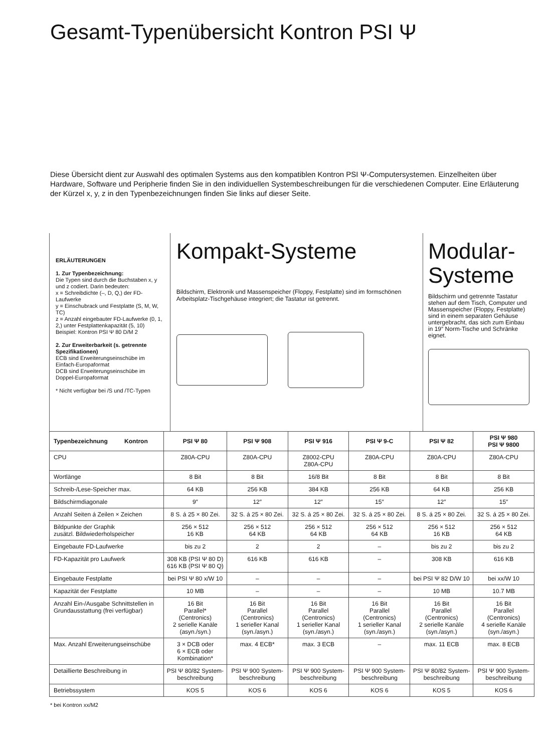Gesamt-Typenübersicht Kontron PSI Ψ
Diese Übersicht dient zur Auswahl des optimalen Systems aus den kompatiblen Kontron PSI Ψ-Computersystemen. Einzelheiten über Hardware, Software und Peripherie finden Sie in den individuellen Systembeschreibungen für die verschiedenen Computer. Eine Erläuterung der Kürzel x, y, z in den Typenbezeichnungen finden Sie links auf dieser Seite.
ERLÄUTERUNGEN
1. Zur Typenbezeichnung:
Die Typen sind durch die Buchstaben x, y und z codiert. Darin bedeuten:
x = Schreibdichte (–, D, Q,) der FD-Laufwerke
y = Einschubrack und Festplatte (S, M, W, TC)
z = Anzahl eingebauter FD-Laufwerke (0, 1, 2,) unter Festplattenkapazität (5, 10)
Beispiel: Kontron PSI Ψ 80 D/M 2
2. Zur Erweiterbarkeit (s. getrennte Spezifikationen)
ECB sind Erweiterungseinschübe im Einfach-Europaformat
DCB sind Erweiterungseinschübe im Doppel-Europaformat
* Nicht verfügbar bei /S und /TC-Typen
Kompakt-Systeme
Bildschirm, Elektronik und Massenspeicher (Floppy, Festplatte) sind im formschönen Arbeitsplatz-Tischgehäuse integriert; die Tastatur ist getrennt.
Modular-
Systeme
Bildschirm und getrennte Tastatur stehen auf dem Tisch, Computer und Massenspeicher (Floppy, Festplatte) sind in einem separaten Gehäuse untergebracht, das sich zum Einbau in 19″ Norm-Tische und Schränke eignet.
| Typenbezeichnung Kontron | PSI Ψ 80 | PSI Ψ 908 | PSI Ψ 916 | PSI Ψ 9-C | PSI Ψ 82 | PSI Ψ 980 PSI Ψ 9800 |
| --- | --- | --- | --- | --- | --- | --- |
| CPU | Z80A-CPU | Z80A-CPU | Z8002-CPU Z80A-CPU | Z80A-CPU | Z80A-CPU | Z80A-CPU |
| Wortlänge | 8 Bit | 8 Bit | 16/8 Bit | 8 Bit | 8 Bit | 8 Bit |
| Schreib-/Lese-Speicher max. | 64 KB | 256 KB | 384 KB | 256 KB | 64 KB | 256 KB |
| Bildschirmdiagonale | 9″ | 12″ | 12″ | 15″ | 12″ | 15″ |
| Anzahl Seiten á Zeilen × Zeichen | 8 S. á 25 × 80 Zei. | 32 S. á 25 × 80 Zei. | 32 S. á 25 × 80 Zei. | 32 S. á 25 × 80 Zei. | 8 S. á 25 × 80 Zei. | 32 S. á 25 × 80 Zei. |
| Bildpunkte der Graphik zusätzl. Bildwiederholspeicher | 256 × 512 16 KB | 256 × 512 64 KB | 256 × 512 64 KB | 256 × 512 64 KB | 256 × 512 16 KB | 256 × 512 64 KB |
| Eingebaute FD-Laufwerke | bis zu 2 | 2 | 2 | – | bis zu 2 | bis zu 2 |
| FD-Kapazität pro Laufwerk | 308 KB (PSI Ψ 80 D) 616 KB (PSI Ψ 80 Q) | 616 KB | 616 KB | – | 308 KB | 616 KB |
| Eingebaute Festplatte | bei PSI Ψ 80 x/W 10 | – | – | – | bei PSI Ψ 82 D/W 10 | bei xx/W 10 |
| Kapazität der Festplatte | 10 MB | – | – | – | 10 MB | 10.7 MB |
| Anzahl Ein-/Ausgabe Schnittstellen in Grundausstattung (frei verfügbar) | 16 Bit Parallel* (Centronics) 2 serielle Kanäle (asyn./syn.) | 16 Bit Parallel (Centronics) 1 serieller Kanal (syn./asyn.) | 16 Bit Parallel (Centronics) 1 serieller Kanal (syn./asyn.) | 16 Bit Parallel (Centronics) 1 serieller Kanal (syn./asyn.) | 16 Bit Parallel (Centronics) 2 serielle Kanäle (syn./asyn.) | 16 Bit Parallel (Centronics) 4 serielle Kanäle (syn./asyn.) |
| Max. Anzahl Erweiterungseinschübe | 3 × DCB oder 6 × ECB oder Kombination* | max. 4 ECB* | max. 3 ECB | – | max. 11 ECB | max. 8 ECB |
| Detaillierte Beschreibung in | PSI Ψ 80/82 System-beschreibung | PSI Ψ 900 System-beschreibung | PSI Ψ 900 System-beschreibung | PSI Ψ 900 System-beschreibung | PSI Ψ 80/82 System-beschreibung | PSI Ψ 900 System-beschreibung |
| Betriebssystem | KOS 5 | KOS 6 | KOS 6 | KOS 6 | KOS 5 | KOS 6 |
* bei Kontron xx/M2